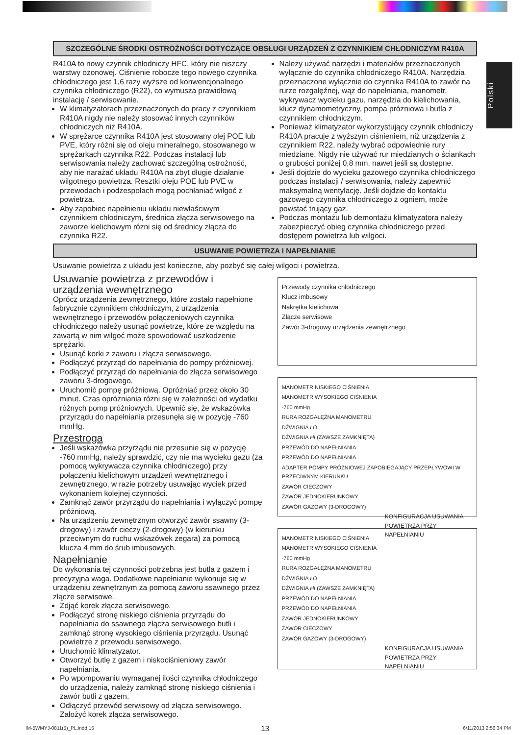Polski
SZCZEGÓLNE ŚRODKI OSTROŻNOŚCI DOTYCZĄCE OBSŁUGI URZĄDZEŃ Z CZYNNIKIEM CHŁODNICZYM R410A
R410A to nowy czynnik chłodniczy HFC, który nie niszczy warstwy ozonowej. Ciśnienie robocze tego nowego czynnika chłodniczego jest 1,6 razy wyższe od konwencjonalnego czynnika chłodniczego (R22), co wymusza prawidłową instalację / serwisowanie.
W klimatyzatorach przeznaczonych do pracy z czynnikiem R410A nigdy nie należy stosować innych czynników chłodniczych niż R410A.
W sprężarce czynnika R410A jest stosowany olej POE lub PVE, który różni się od oleju mineralnego, stosowanego w sprężarkach czynnika R22. Podczas instalacji lub serwisowania należy zachować szczególną ostrożność, aby nie narażać układu R410A na zbyt długie działanie wilgotnego powietrza. Resztki oleju POE lub PVE w przewodach i podzespołach mogą pochłaniać wilgoć z powietrza.
Aby zapobiec napełnieniu układu niewłaściwym czynnikiem chłodniczym, średnica złącza serwisowego na zaworze kielichowym różni się od średnicy złącza do czynnika R22.
Należy używać narzędzi i materiałów przeznaczonych wyłącznie do czynnika chłodniczego R410A. Narzędzia przeznaczone wyłącznie do czynnika R410A to zawór na rurze rozgałęźnej, wąż do napełniania, manometr, wykrywacz wycieku gazu, narzędzia do kielichowania, klucz dynamometryczny, pompa próżniowa i butla z czynnikiem chłodniczym.
Ponieważ klimatyzator wykorzystujący czynnik chłodniczy R410A pracuje z wyższym ciśnieniem, niż urządzenia z czynnikiem R22, należy wybrać odpowiednie rury miedziane. Nigdy nie używać rur miedzianych o ściankach o grubości poniżej 0,8 mm, nawet jeśli są dostępne.
Jeśli dojdzie do wycieku gazowego czynnika chłodniczego podczas instalacji / serwisowania, należy zapewnić maksymalną wentylację. Jeśli dojdzie do kontaktu gazowego czynnika chłodniczego z ogniem, może powstać trujący gaz.
Podczas montażu lub demontażu klimatyzatora należy zabezpieczyć obieg czynnika chłodniczego przed dostępem powietrza lub wilgoci.
USUWANIE POWIETRZA I NAPEŁNIANIE
Usuwanie powietrza z układu jest konieczne, aby pozbyć się całej wilgoci i powietrza.
Usuwanie powietrza z przewodów i urządzenia wewnętrznego
Oprócz urządzenia zewnętrznego, które zostało napełnione fabrycznie czynnikiem chłodniczym, z urządzenia wewnętrznego i przewodów połączeniowych czynnika chłodniczego należy usunąć powietrze, które ze względu na zawartą w nim wilgoć może spowodować uszkodzenie sprężarki.
Usunąć korki z zaworu i złącza serwisowego.
Podłączyć przyrząd do napełniania do pompy próżniowej.
Podłączyć przyrząd do napełniania do złącza serwisowego zaworu 3-drogowego.
Uruchomić pompę próżniową. Opróżniać przez około 30 minut. Czas opróżniania różni się w zależności od wydatku różnych pomp próżniowych. Upewnić się, że wskazówka przyrządu do napełniania przesunęła się w pozycję -760 mmHg.
Przestroga
Jeśli wskazówka przyrządu nie przesunie się w pozycję -760 mmHg, należy sprawdzić, czy nie ma wycieku gazu (za pomocą wykrywacza czynnika chłodniczego) przy połączeniu kielichowym urządzeń wewnętrznego i zewnętrznego, w razie potrzeby usuwając wyciek przed wykonaniem kolejnej czynności.
Zamknąć zawór przyrządu do napełniania i wyłączyć pompę próżniową.
Na urządzeniu zewnętrznym otworzyć zawór ssawny (3-drogowy) i zawór cieczy (2-drogowy) (w kierunku przeciwnym do ruchu wskazówek zegara) za pomocą klucza 4 mm do śrub imbusowych.
Napełnianie
Do wykonania tej czynności potrzebna jest butla z gazem i precyzyjna waga. Dodatkowe napełnianie wykonuje się w urządzeniu zewnętrznym za pomocą zaworu ssawnego przez złącze serwisowe.
Zdjąć korek złącza serwisowego.
Podłączyć stronę niskiego ciśnienia przyrządu do napełniania do ssawnego złącza serwisowego butli i zamknąć stronę wysokiego ciśnienia przyrządu. Usunąć powietrze z przewodu serwisowego.
Uruchomić klimatyzator.
Otworzyć butlę z gazem i niskociśnieniowy zawór napełniania.
Po wpompowaniu wymaganej ilości czynnika chłodniczego do urządzenia, należy zamknąć stronę niskiego ciśnienia i zawór butli z gazem.
Odłączyć przewód serwisowy od złącza serwisowego. Założyć korek złącza serwisowego.
Przewody czynnika chłodniczego
Klucz imbusowy
Nakrętka kielichowa
Złącze serwisowe
Zawór 3-drogowy urządzenia zewnętrznego
MANOMETR NISKIEGO CIŚNIENIA
MANOMETR WYSOKIEGO CIŚNIENIA
-760 mmHg
RURA ROZGAŁĘŹNA MANOMETRU
DŹWIGNIA LO
DŹWIGNIA HI (ZAWSZE ZAMKNIĘTA)
PRZEWÓD DO NAPEŁNIANIA
PRZEWÓD DO NAPEŁNIANIA
ADAPTER POMPY PRÓŻNIOWEJ ZAPOBIEGAJĄCY PRZEPŁYWOWI W PRZECIWNYM KIERUNKU
ZAWÓR CIECZOWY
ZAWÓR JEDNOKIERUNKOWY
ZAWÓR GAZOWY (3-DROGOWY)
KONFIGURACJA USUWANIA POWIETRZA PRZY NAPEŁNIANIU
MANOMETR NISKIEGO CIŚNIENIA
MANOMETR WYSOKIEGO CIŚNIENIA
-760 mmHg
RURA ROZGAŁĘŹNA MANOMETRU
DŹWIGNIA LO
DŹWIGNIA HI (ZAWSZE ZAMKNIĘTA)
PRZEWÓD DO NAPEŁNIANIA
PRZEWÓD DO NAPEŁNIANIA
ZAWÓR JEDNOKIERUNKOWY
ZAWÓR CIECZOWY
ZAWÓR GAZOWY (3-DROGOWY)
KONFIGURACJA USUWANIA POWIETRZA PRZY NAPEŁNIANIU
13
IM-5WMYJ-0811(5)_PL.indd 15 6/11/2013 2:56:34 PM